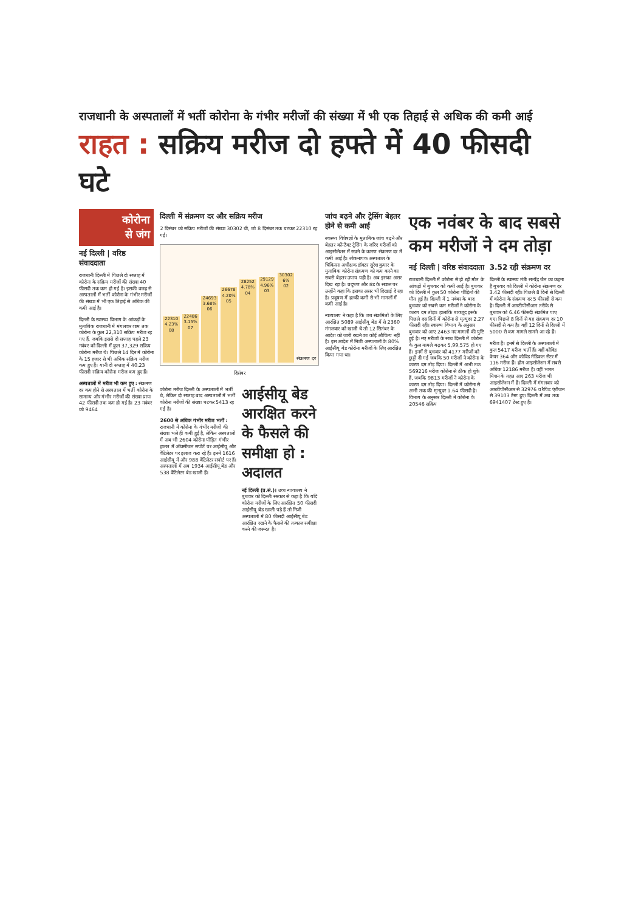राजधानी के अस्पतालों में भर्ती कोरोना के गंभीर मरीजों की संख्या में भी एक तिहाई से अधिक की कमी आई
राहत : सक्रिय मरीज दो हफ्ते में 40 फीसदी घटे
कोरोना
से जंग
नई दिल्ली | वरिष्ठ संवाददाता
राजधानी दिल्ली में पिछले दो सप्ताह में कोरोना के सक्रिय मरीजों की संख्या 40 फीसदी तक कम हो गई है। इसकी वजह से अस्पतालों में भर्ती कोरोना के गंभीर मरीजों की संख्या में भी एक तिहाई से अधिक की कमी आई है।
दिल्ली के स्वास्थ्य विभाग के आंकड़ों के मुताबिक राजधानी में मंगलवार शाम तक कोरोना के कुल 22,310 सक्रिय मरीज रह गए हैं, जबकि इससे दो सप्ताह पहले 23 नवंबर को दिल्ली में कुल 37,329 सक्रिय कोरोना मरीज थे। पिछले 14 दिन में कोरोना के 15 हजार से भी अधिक सक्रिय मरीज कम हुए हैं। यानी दो सप्ताह में 40.23 फीसदी सक्रिय कोरोना मरीज कम हुए हैं।
अस्पतालों में मरीज भी कम हुए : संक्रमण दर कम होने से अस्पताल में भर्ती कोरोना के सामान्य और गंभीर मरीजों की संख्या प्रायः 42 फीसदी तक कम हो गई है। 23 नवंबर को 9464
दिल्ली में संक्रमण दर और सक्रिय मरीज
2 दिसंबर को सक्रिय मरीजों की संख्या 30302 थी, जो 8 दिसंबर तक घटकर 22310 रह गई।
22310
4.23%
08
22486
3.15%
07
24693
3.68%
06
26678
4.20%
05
28252
4.78%
04
29129
4.96%
03
30302
6%
02
संक्रमण दर
दिसंबर
कोरोना मरीज दिल्ली के अस्पतालों में भर्ती थे, लेकिन दो सप्ताह बाद अस्पतालों में भर्ती कोरोना मरीजों की संख्या घटकर 5413 रह गई है।
2600 से अधिक गंभीर मरीज भर्ती : राजधानी में कोरोना के गंभीर मरीजों की संख्या भले ही कमी हुई है, लेकिन अस्पतालों में अब भी 2604 कोरोना पीड़ित गंभीर हालत में ऑक्सीजन सपोर्ट पर आईसीयू और वेंटिलेटर पर इलाज करा रहे हैं। इनमें 1616 आईसीयू में और 988 वेंटिलेटर सपोर्ट पर हैं। अस्पतालों में अब 1934 आईसीयू बेड और 538 वेंटिलेटर बेड खाली हैं।
आईसीयू बेड आरक्षित करने के फैसले की समीक्षा हो : अदालत
नई दिल्ली (प्र.सं.)। उच्च न्यायालय ने बुधवार को दिल्ली सरकार से कहा है कि यदि कोरोना मरीजों के लिए आरक्षित 50 फीसदी आईसीयू बेड खाली पड़े हैं तो निजी अस्पतालों में 80 फीसदी आईसीयू बेड आरक्षित रखने के फैसले की तत्काल समीक्षा करने की जरूरत है।
जांच बढ़ने और ट्रेसिंग बेहतर होने से कमी आई
स्वास्थ्य विशेषज्ञों के मुताबिक जांच बढ़ने और बेहतर कॉन्टैक्ट ट्रेसिंग के जरिए मरीजों को आइसोलेशन में रखने के कारण संक्रमण दर में कमी आई है। लोकनायक अस्पताल के चिकित्सा अधीक्षक डॉक्टर सुरेश कुमार के मुताबिक कोरोना संक्रमण को कम करने का सबसे बेहतर उपाय यही है। अब इसका असर दिख रहा है। प्रदूषण और ठंड के सवाल पर उन्होंने कहा कि इसका असर भी दिखाई दे रहा है। प्रदूषण में हल्की कमी से भी मामलों में कमी आई है।
न्यायालय ने कहा है कि जब संक्रमितों के लिए आरक्षित 5089 आईसीयू बेड में से 2360 मंगलवार को खाली थे तो 12 सितंबर के आदेश को जारी रखने का कोई औचित्य नहीं है। इस आदेश में निजी अस्पतालों के 80% आईसीयू बेड कोरोना मरीजों के लिए आरक्षित किया गया था।
एक नवंबर के बाद सबसे कम मरीजों ने दम तोड़ा
नई दिल्ली | वरिष्ठ संवाददाता
राजधानी दिल्ली में कोरोना से हो रही मौत के आंकड़ों में बुधवार को कमी आई है। बुधवार को दिल्ली में कुल 50 कोरोना पीड़ितों की मौत हुई है। दिल्ली में 1 नवंबर के बाद बुधवार को सबसे कम मरीजों ने कोरोना के कारण दम तोड़ा। हालांकि बावजूद इसके पिछले दस दिनों में कोरोना से मृत्युदर 2.27 फीसदी रही। स्वास्थ्य विभाग के अनुसार बुधवार को आए 2463 नए मामलों की पुष्टि हुई है। नए मरीजों के साथ दिल्ली में कोरोना के कुल मामले बढ़कर 5,99,575 हो गए हैं। इनमें से बुधवार को 4177 मरीजों को छुट्टी दी गई जबकि 50 मरीजों ने कोरोना के कारण दम तोड़ दिया। दिल्ली में अभी तक 569216 मरीज कोरोना से ठीक हो चुके हैं, जबकि 9813 मरीजों ने कोरोना के कारण दम तोड़ दिया। दिल्ली में कोरोना से अभी तक की मृत्युदर 1.64 फीसदी है। विभाग के अनुसार दिल्ली में कोरोना के 20546 सक्रिय
3.52 रही संक्रमण दर
दिल्ली के स्वास्थ्य मंत्री सत्येंद्र जैन का कहना है बुधवार को दिल्ली में कोरोना संक्रमण दर 3.42 फीसदी रही। पिछले 8 दिनों से दिल्ली में कोरोना के संक्रमण दर 5 फीसदी से कम है। दिल्ली में आरटीपीसीआर तरीके से बुधवार को 6.46 फीसदी संक्रमित पाए गए। पिछले 8 दिनों से यह संक्रमण दर 10 फीसदी से कम है। वहीं 12 दिनों से दिल्ली में 5000 से कम मामले सामने आ रहे हैं।
मरीज हैं। इनमें से दिल्ली के अस्पतालों में कुल 5417 मरीज भर्ती हैं। वहीं कोविड केयर 364 और कोविड मेडिकल सेंटर में 116 मरीज हैं। होम आइसोलेशन में सबसे अधिक 12186 मरीज हैं। वहीं भारत मिशन के तहत आए 263 मरीज भी आइसोलेशन में हैं। दिल्ली में मंगलवार को आरटीपीसीआर से 32976 व रैपिड एंटीजन से 39103 टेस्ट हुए। दिल्ली में अब तक 6941407 टेस्ट हुए हैं।